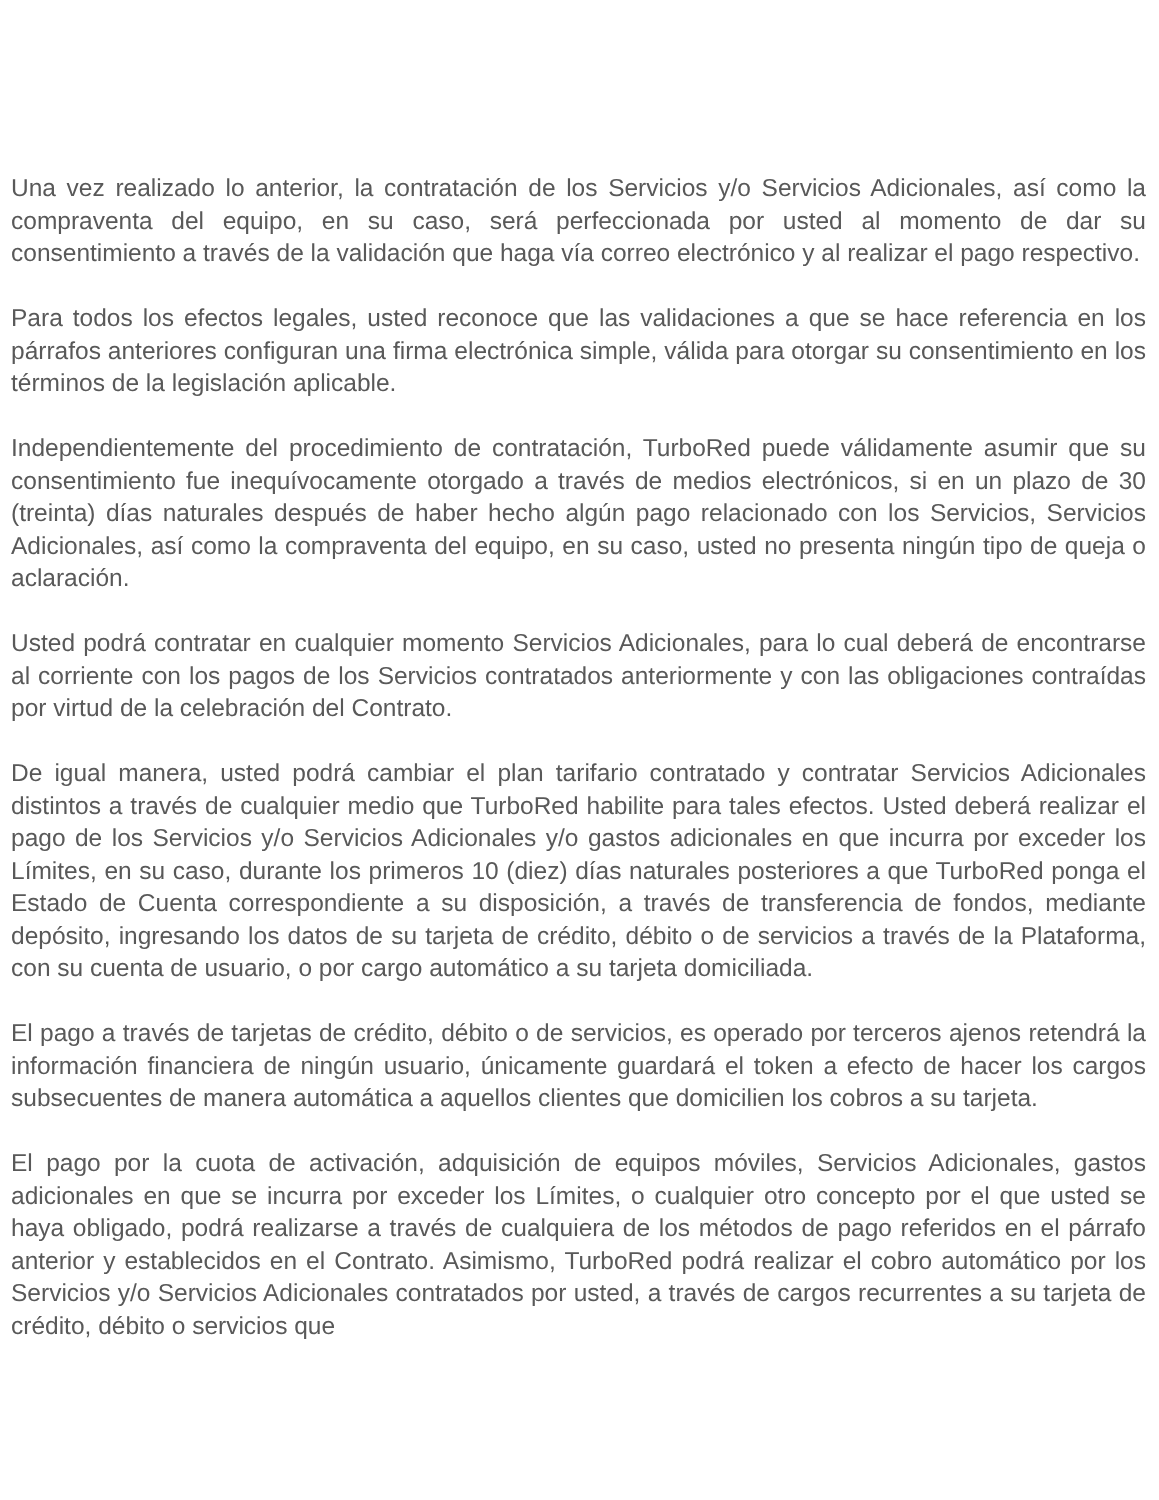Una vez realizado lo anterior, la contratación de los Servicios y/o Servicios Adicionales, así como la compraventa del equipo, en su caso, será perfeccionada por usted al momento de dar su consentimiento a través de la validación que haga vía correo electrónico y al realizar el pago respectivo.
Para todos los efectos legales, usted reconoce que las validaciones a que se hace referencia en los párrafos anteriores configuran una firma electrónica simple, válida para otorgar su consentimiento en los términos de la legislación aplicable.
Independientemente del procedimiento de contratación, TurboRed puede válidamente asumir que su consentimiento fue inequívocamente otorgado a través de medios electrónicos, si en un plazo de 30 (treinta) días naturales después de haber hecho algún pago relacionado con los Servicios, Servicios Adicionales, así como la compraventa del equipo, en su caso, usted no presenta ningún tipo de queja o aclaración.
Usted podrá contratar en cualquier momento Servicios Adicionales, para lo cual deberá de encontrarse al corriente con los pagos de los Servicios contratados anteriormente y con las obligaciones contraídas por virtud de la celebración del Contrato.
De igual manera, usted podrá cambiar el plan tarifario contratado y contratar Servicios Adicionales distintos a través de cualquier medio que TurboRed habilite para tales efectos. Usted deberá realizar el pago de los Servicios y/o Servicios Adicionales y/o gastos adicionales en que incurra por exceder los Límites, en su caso, durante los primeros 10 (diez) días naturales posteriores a que TurboRed ponga el Estado de Cuenta correspondiente a su disposición, a través de transferencia de fondos, mediante depósito, ingresando los datos de su tarjeta de crédito, débito o de servicios a través de la Plataforma, con su cuenta de usuario, o por cargo automático a su tarjeta domiciliada.
El pago a través de tarjetas de crédito, débito o de servicios, es operado por terceros ajenos retendrá la información financiera de ningún usuario, únicamente guardará el token a efecto de hacer los cargos subsecuentes de manera automática a aquellos clientes que domicilien los cobros a su tarjeta.
El pago por la cuota de activación, adquisición de equipos móviles, Servicios Adicionales, gastos adicionales en que se incurra por exceder los Límites, o cualquier otro concepto por el que usted se haya obligado, podrá realizarse a través de cualquiera de los métodos de pago referidos en el párrafo anterior y establecidos en el Contrato. Asimismo, TurboRed podrá realizar el cobro automático por los Servicios y/o Servicios Adicionales contratados por usted, a través de cargos recurrentes a su tarjeta de crédito, débito o servicios que